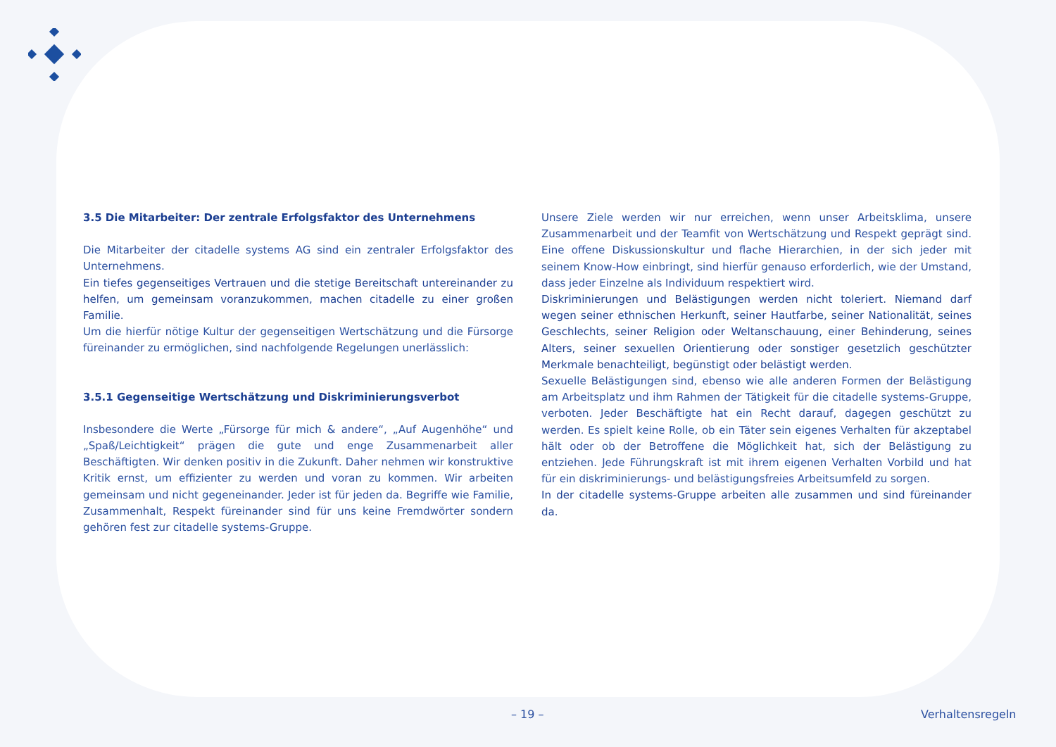3.5 Die Mitarbeiter: Der zentrale Erfolgsfaktor des Unternehmens
Die Mitarbeiter der citadelle systems AG sind ein zentraler Erfolgsfaktor des Unternehmens.
Ein tiefes gegenseitiges Vertrauen und die stetige Bereitschaft untereinander zu helfen, um gemeinsam voranzukommen, machen citadelle zu einer großen Familie.
Um die hierfür nötige Kultur der gegenseitigen Wertschätzung und die Fürsorge füreinander zu ermöglichen, sind nachfolgende Regelungen unerlässlich:
3.5.1 Gegenseitige Wertschätzung und Diskriminierungsverbot
Insbesondere die Werte „Fürsorge für mich & andere“, „Auf Augenhöhe“ und „Spaß/Leichtigkeit“ prägen die gute und enge Zusammenarbeit aller Beschäftigten. Wir denken positiv in die Zukunft. Daher nehmen wir konstruktive Kritik ernst, um effizienter zu werden und voran zu kommen. Wir arbeiten gemeinsam und nicht gegeneinander. Jeder ist für jeden da. Begriffe wie Familie, Zusammenhalt, Respekt füreinander sind für uns keine Fremdwörter sondern gehören fest zur citadelle systems-Gruppe.
Unsere Ziele werden wir nur erreichen, wenn unser Arbeitsklima, unsere Zusammenarbeit und der Teamfit von Wertschätzung und Respekt geprägt sind. Eine offene Diskussionskultur und flache Hierarchien, in der sich jeder mit seinem Know-How einbringt, sind hierfür genauso erforderlich, wie der Umstand, dass jeder Einzelne als Individuum respektiert wird.
Diskriminierungen und Belästigungen werden nicht toleriert. Niemand darf wegen seiner ethnischen Herkunft, seiner Hautfarbe, seiner Nationalität, seines Geschlechts, seiner Religion oder Weltanschauung, einer Behinderung, seines Alters, seiner sexuellen Orientierung oder sonstiger gesetzlich geschützter Merkmale benachteiligt, begünstigt oder belästigt werden.
Sexuelle Belästigungen sind, ebenso wie alle anderen Formen der Belästigung am Arbeitsplatz und ihm Rahmen der Tätigkeit für die citadelle systems-Gruppe, verboten. Jeder Beschäftigte hat ein Recht darauf, dagegen geschützt zu werden. Es spielt keine Rolle, ob ein Täter sein eigenes Verhalten für akzeptabel hält oder ob der Betroffene die Möglichkeit hat, sich der Belästigung zu entziehen. Jede Führungskraft ist mit ihrem eigenen Verhalten Vorbild und hat für ein diskriminierungs- und belästigungsfreies Arbeitsumfeld zu sorgen.
In der citadelle systems-Gruppe arbeiten alle zusammen und sind füreinander da.
– 19 – Verhaltensregeln